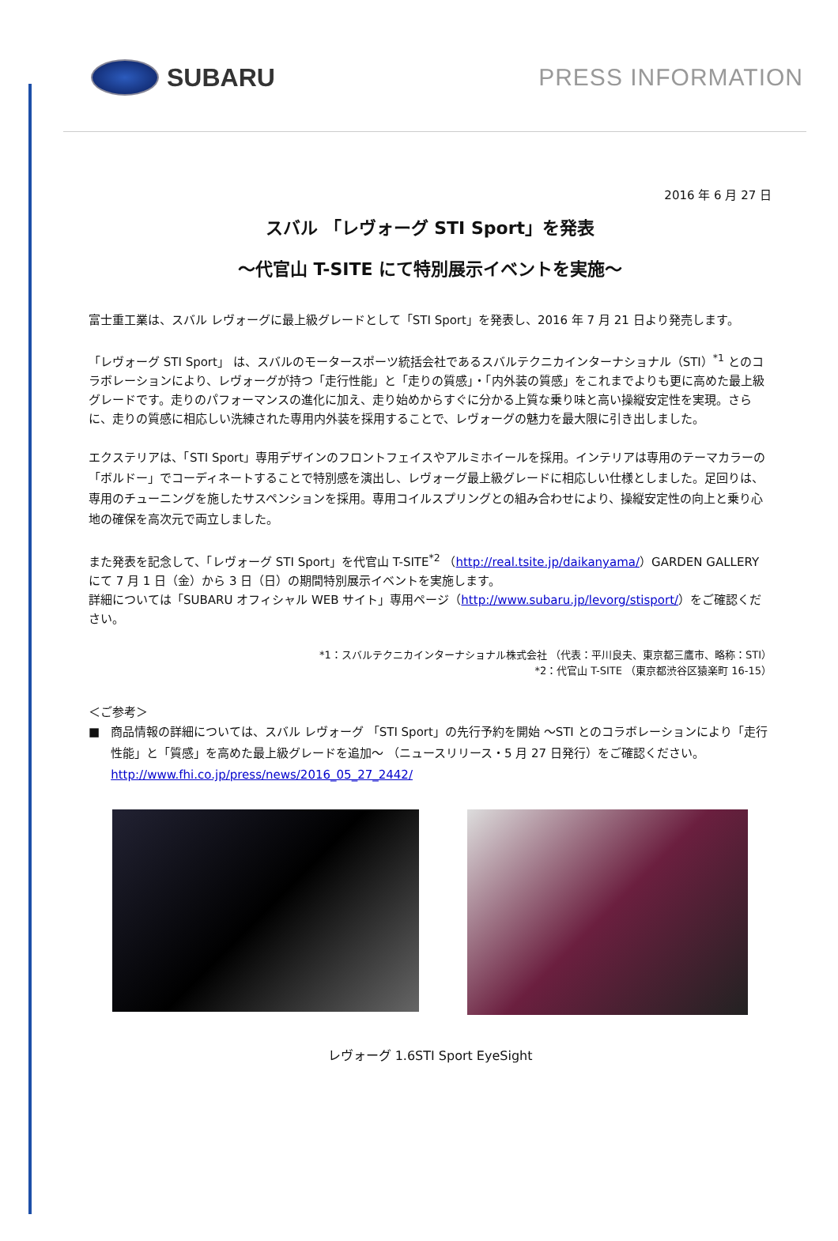SUBARU PRESS INFORMATION
2016 年 6 月 27 日
スバル 「レヴォーグ STI Sport」を発表
～代官山 T-SITE にて特別展示イベントを実施～
富士重工業は、スバル レヴォーグに最上級グレードとして「STI Sport」を発表し、2016 年 7 月 21 日より発売します。
「レヴォーグ STI Sport」 は、スバルのモータースポーツ統括会社であるスバルテクニカインターナショナル（STI）<sup>*1</sup> とのコラボレーションにより、レヴォーグが持つ「走行性能」と「走りの質感」・「内外装の質感」をこれまでよりも更に高めた最上級グレードです。走りのパフォーマンスの進化に加え、走り始めからすぐに分かる上質な乗り味と高い操縦安定性を実現。さらに、走りの質感に相応しい洗練された専用内外装を採用することで、レヴォーグの魅力を最大限に引き出しました。
エクステリアは、「STI Sport」専用デザインのフロントフェイスやアルミホイールを採用。インテリアは専用のテーマカラーの「ボルドー」でコーディネートすることで特別感を演出し、レヴォーグ最上級グレードに相応しい仕様としました。足回りは、専用のチューニングを施したサスペンションを採用。専用コイルスプリングとの組み合わせにより、操縦安定性の向上と乗り心地の確保を高次元で両立しました。
また発表を記念して、「レヴォーグ STI Sport」を代官山 T-SITE<sup>*2</sup> （http://real.tsite.jp/daikanyama/）GARDEN GALLERY にて 7 月 1 日（金）から 3 日（日）の期間特別展示イベントを実施します。
詳細については「SUBARU オフィシャル WEB サイト」専用ページ（http://www.subaru.jp/levorg/stisport/）をご確認ください。
*1：スバルテクニカインターナショナル株式会社 （代表：平川良夫、東京都三鷹市、略称：STI）
*2：代官山 T-SITE （東京都渋谷区猿楽町 16-15）
＜ご参考＞
■ 商品情報の詳細については、スバル レヴォーグ 「STI Sport」の先行予約を開始 ～STI とのコラボレーションにより「走行性能」と「質感」を高めた最上級グレードを追加～ （ニュースリリース・5 月 27 日発行）をご確認ください。
http://www.fhi.co.jp/press/news/2016_05_27_2442/
レヴォーグ 1.6STI Sport EyeSight